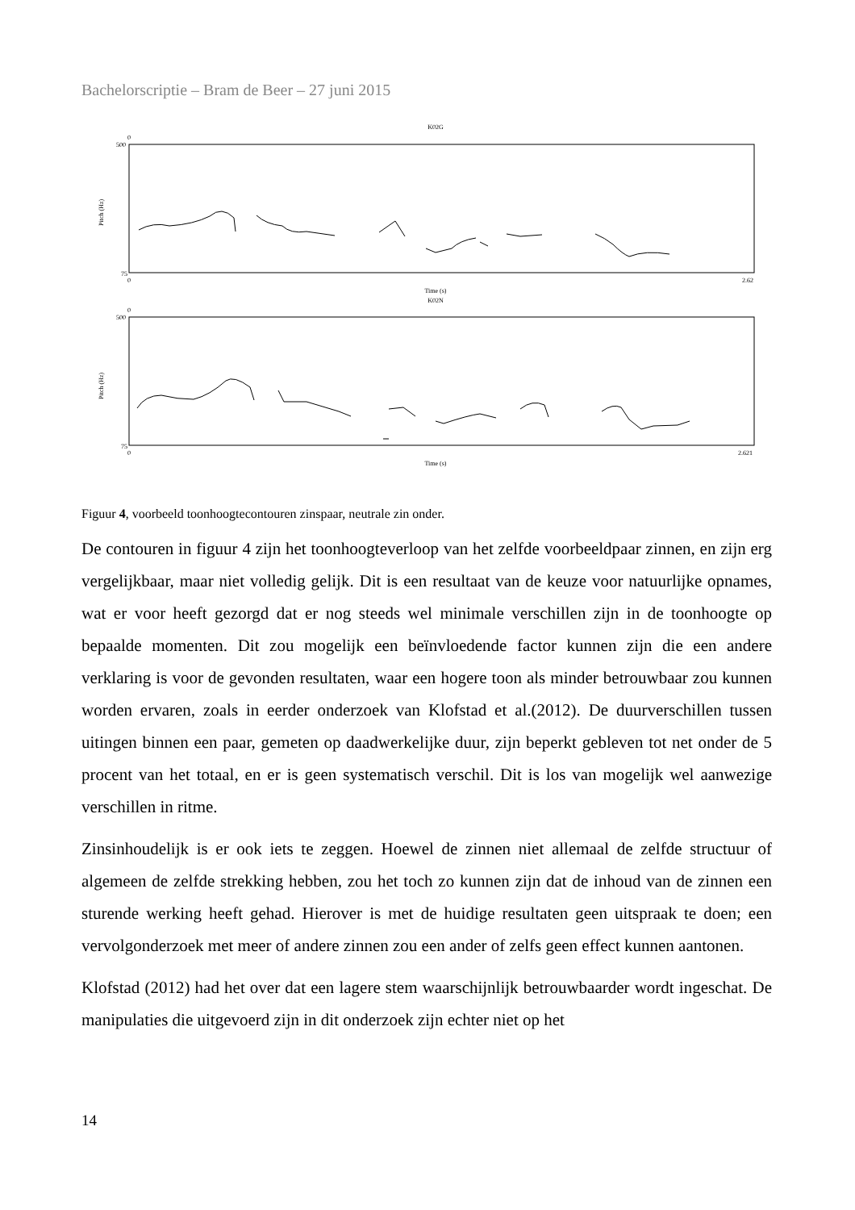Bachelorscriptie – Bram de Beer – 27 juni 2015
K02G
0
500
75
0
2.62
Time (s)
Pitch (Hz)
K02N
0
500
75
0
2.621
Time (s)
Pitch (Hz)
Figuur 4, voorbeeld toonhoogtecontouren zinspaar, neutrale zin onder.
De contouren in figuur 4 zijn het toonhoogteverloop van het zelfde voorbeeldpaar zinnen, en zijn erg vergelijkbaar, maar niet volledig gelijk. Dit is een resultaat van de keuze voor natuurlijke opnames, wat er voor heeft gezorgd dat er nog steeds wel minimale verschillen zijn in de toonhoogte op bepaalde momenten. Dit zou mogelijk een beïnvloedende factor kunnen zijn die een andere verklaring is voor de gevonden resultaten, waar een hogere toon als minder betrouwbaar zou kunnen worden ervaren, zoals in eerder onderzoek van Klofstad et al.(2012). De duurverschillen tussen uitingen binnen een paar, gemeten op daadwerkelijke duur, zijn beperkt gebleven tot net onder de 5 procent van het totaal, en er is geen systematisch verschil. Dit is los van mogelijk wel aanwezige verschillen in ritme.
Zinsinhoudelijk is er ook iets te zeggen. Hoewel de zinnen niet allemaal de zelfde structuur of algemeen de zelfde strekking hebben, zou het toch zo kunnen zijn dat de inhoud van de zinnen een sturende werking heeft gehad. Hierover is met de huidige resultaten geen uitspraak te doen; een vervolgonderzoek met meer of andere zinnen zou een ander of zelfs geen effect kunnen aantonen.
Klofstad (2012) had het over dat een lagere stem waarschijnlijk betrouwbaarder wordt ingeschat. De manipulaties die uitgevoerd zijn in dit onderzoek zijn echter niet op het
14